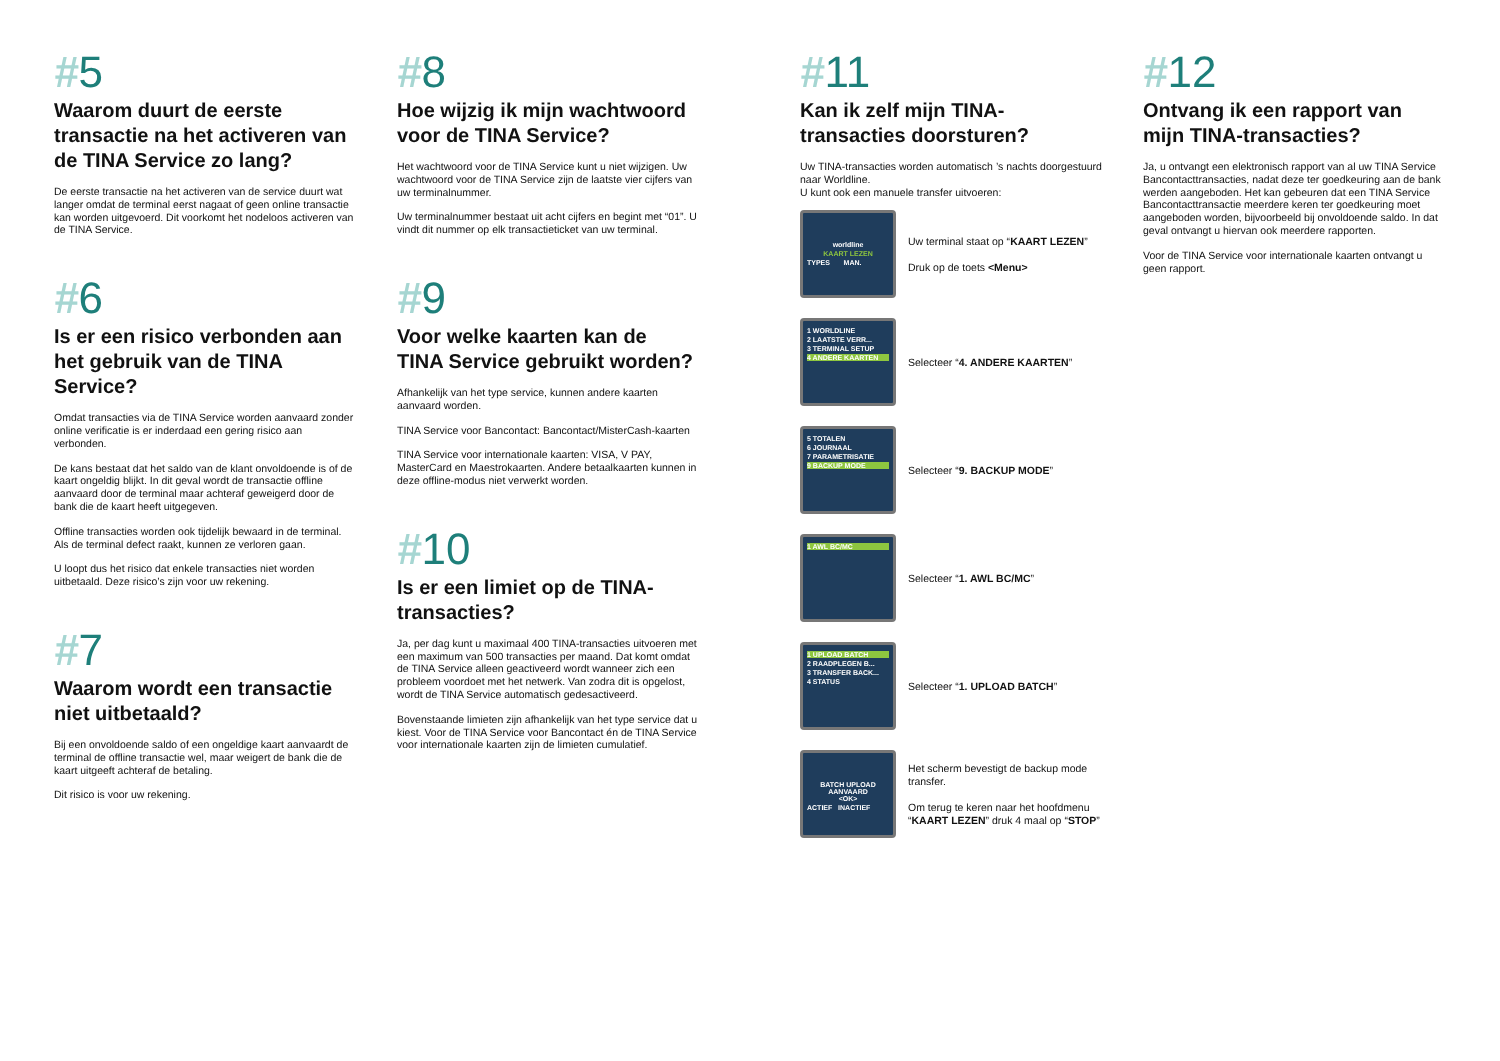#5
Waarom duurt de eerste transactie na het activeren van de TINA Service zo lang?
De eerste transactie na het activeren van de service duurt wat langer omdat de terminal eerst nagaat of geen online transactie kan worden uitgevoerd. Dit voorkomt het nodeloos activeren van de TINA Service.
#6
Is er een risico verbonden aan het gebruik van de TINA Service?
Omdat transacties via de TINA Service worden aanvaard zonder online verificatie is er inderdaad een gering risico aan verbonden.
De kans bestaat dat het saldo van de klant onvoldoende is of de kaart ongeldig blijkt. In dit geval wordt de transactie offline aanvaard door de terminal maar achteraf geweigerd door de bank die de kaart heeft uitgegeven.
Offline transacties worden ook tijdelijk bewaard in de terminal. Als de terminal defect raakt, kunnen ze verloren gaan.
U loopt dus het risico dat enkele transacties niet worden uitbetaald. Deze risico’s zijn voor uw rekening.
#7
Waarom wordt een transactie niet uitbetaald?
Bij een onvoldoende saldo of een ongeldige kaart aanvaardt de terminal de offline transactie wel, maar weigert de bank die de kaart uitgeeft achteraf de betaling.
Dit risico is voor uw rekening.
#8
Hoe wijzig ik mijn wachtwoord voor de TINA Service?
Het wachtwoord voor de TINA Service kunt u niet wijzigen. Uw wachtwoord voor de TINA Service zijn de laatste vier cijfers van uw terminalnummer.
Uw terminalnummer bestaat uit acht cijfers en begint met “01”. U vindt dit nummer op elk transactieticket van uw terminal.
#9
Voor welke kaarten kan de TINA Service gebruikt worden?
Afhankelijk van het type service, kunnen andere kaarten aanvaard worden.
TINA Service voor Bancontact: Bancontact/MisterCash-kaarten
TINA Service voor internationale kaarten: VISA, V PAY, MasterCard en Maestrokaarten. Andere betaalkaarten kunnen in deze offline-modus niet verwerkt worden.
#10
Is er een limiet op de TINA-transacties?
Ja, per dag kunt u maximaal 400 TINA-transacties uitvoeren met een maximum van 500 transacties per maand. Dat komt omdat de TINA Service alleen geactiveerd wordt wanneer zich een probleem voordoet met het netwerk. Van zodra dit is opgelost, wordt de TINA Service automatisch gedesactiveerd.
Bovenstaande limieten zijn afhankelijk van het type service dat u kiest. Voor de TINA Service voor Bancontact én de TINA Service voor internationale kaarten zijn de limieten cumulatief.
#11
Kan ik zelf mijn TINA-transacties doorsturen?
Uw TINA-transacties worden automatisch ’s nachts doorgestuurd naar Worldline.
U kunt ook een manuele transfer uitvoeren:
worldline
KAART LEZEN
TYPES MAN.
Uw terminal staat op “KAART LEZEN”
Druk op de toets <Menu>
1 WORLDLINE
2 LAATSTE VERR...
3 TERMINAL SETUP
4 ANDERE KAARTEN
Selecteer “4. ANDERE KAARTEN”
5 TOTALEN
6 JOURNAAL
7 PARAMETRISATIE
9 BACKUP MODE
Selecteer “9. BACKUP MODE”
1 AWL BC/MC
Selecteer “1. AWL BC/MC”
1 UPLOAD BATCH
2 RAADPLEGEN B...
3 TRANSFER BACK...
4 STATUS
Selecteer “1. UPLOAD BATCH”
BATCH UPLOAD
AANVAARD
<OK>
ACTIEF INACTIEF
Het scherm bevestigt de backup mode transfer.
Om terug te keren naar het hoofdmenu “KAART LEZEN” druk 4 maal op “STOP”
#12
Ontvang ik een rapport van mijn TINA-transacties?
Ja, u ontvangt een elektronisch rapport van al uw TINA Service Bancontacttransacties, nadat deze ter goedkeuring aan de bank werden aangeboden. Het kan gebeuren dat een TINA Service Bancontacttransactie meerdere keren ter goedkeuring moet aangeboden worden, bijvoorbeeld bij onvoldoende saldo. In dat geval ontvangt u hiervan ook meerdere rapporten.
Voor de TINA Service voor internationale kaarten ontvangt u geen rapport.